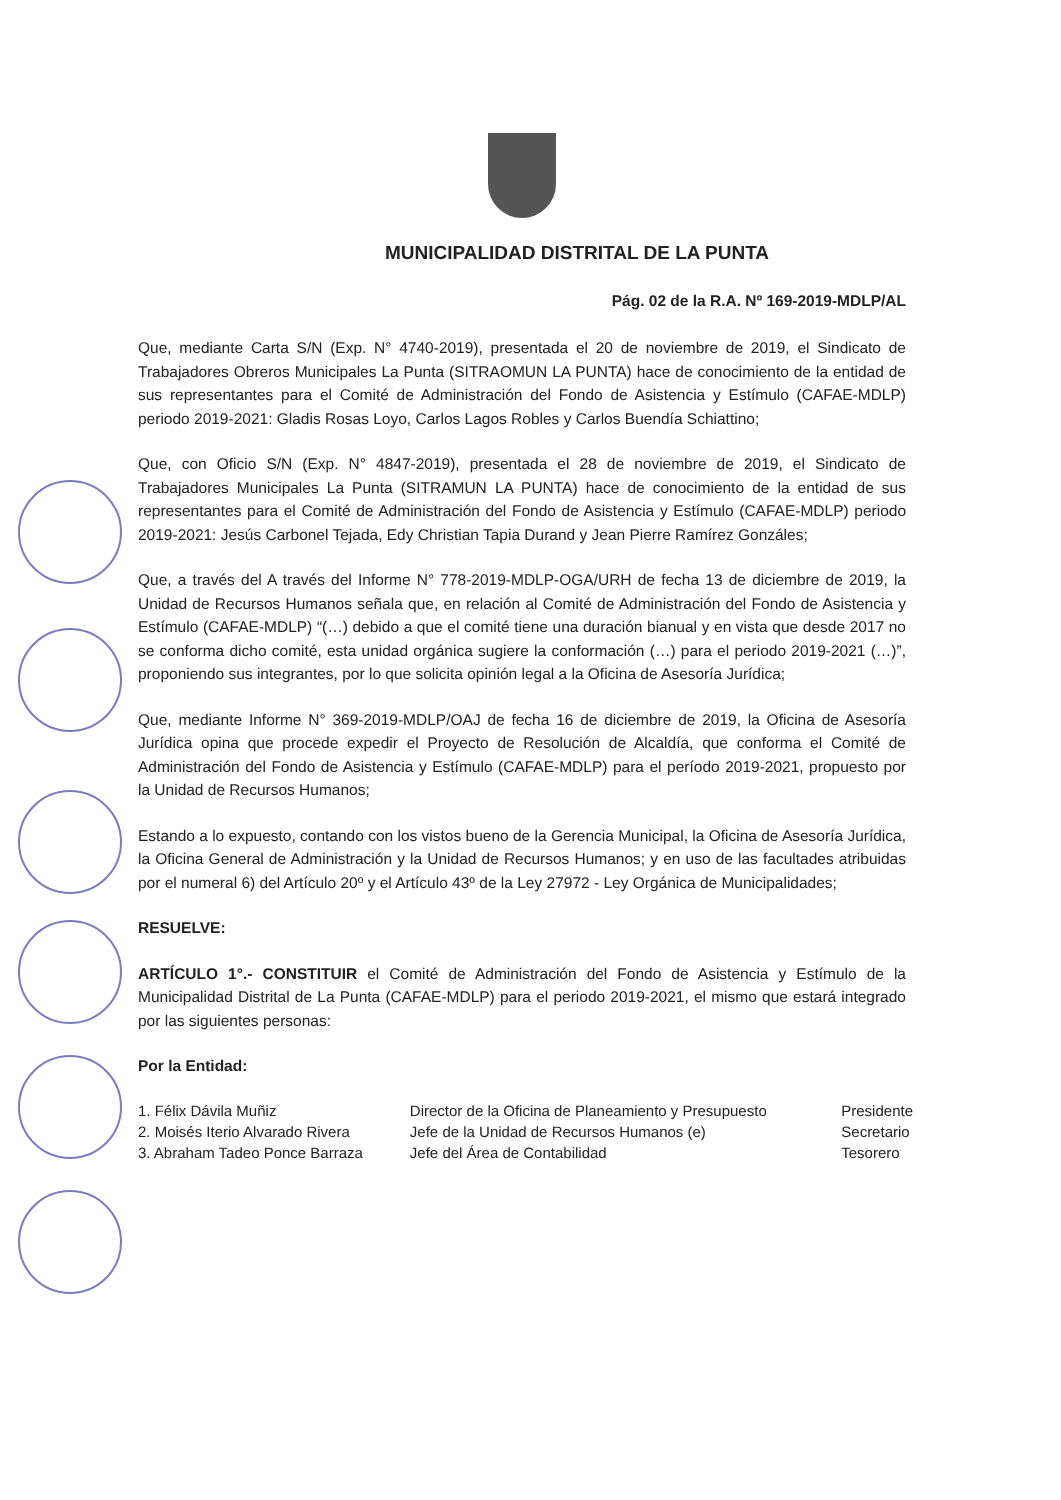MUNICIPALIDAD DISTRITAL DE LA PUNTA
Pág. 02 de la R.A. Nº 169-2019-MDLP/AL
Que, mediante Carta S/N (Exp. N° 4740-2019), presentada el 20 de noviembre de 2019, el Sindicato de Trabajadores Obreros Municipales La Punta (SITRAOMUN LA PUNTA) hace de conocimiento de la entidad de sus representantes para el Comité de Administración del Fondo de Asistencia y Estímulo (CAFAE-MDLP) periodo 2019-2021: Gladis Rosas Loyo, Carlos Lagos Robles y Carlos Buendía Schiattino;
Que, con Oficio S/N (Exp. N° 4847-2019), presentada el 28 de noviembre de 2019, el Sindicato de Trabajadores Municipales La Punta (SITRAMUN LA PUNTA) hace de conocimiento de la entidad de sus representantes para el Comité de Administración del Fondo de Asistencia y Estímulo (CAFAE-MDLP) periodo 2019-2021: Jesús Carbonel Tejada, Edy Christian Tapia Durand y Jean Pierre Ramírez Gonzáles;
Que, a través del A través del Informe N° 778-2019-MDLP-OGA/URH de fecha 13 de diciembre de 2019, la Unidad de Recursos Humanos señala que, en relación al Comité de Administración del Fondo de Asistencia y Estímulo (CAFAE-MDLP) “(…) debido a que el comité tiene una duración bianual y en vista que desde 2017 no se conforma dicho comité, esta unidad orgánica sugiere la conformación (…) para el periodo 2019-2021 (…)”, proponiendo sus integrantes, por lo que solicita opinión legal a la Oficina de Asesoría Jurídica;
Que, mediante Informe N° 369-2019-MDLP/OAJ de fecha 16 de diciembre de 2019, la Oficina de Asesoría Jurídica opina que procede expedir el Proyecto de Resolución de Alcaldía, que conforma el Comité de Administración del Fondo de Asistencia y Estímulo (CAFAE-MDLP) para el período 2019-2021, propuesto por la Unidad de Recursos Humanos;
Estando a lo expuesto, contando con los vistos bueno de la Gerencia Municipal, la Oficina de Asesoría Jurídica, la Oficina General de Administración y la Unidad de Recursos Humanos; y en uso de las facultades atribuidas por el numeral 6) del Artículo 20º y el Artículo 43º de la Ley 27972 - Ley Orgánica de Municipalidades;
RESUELVE:
ARTÍCULO 1°.- CONSTITUIR el Comité de Administración del Fondo de Asistencia y Estímulo de la Municipalidad Distrital de La Punta (CAFAE-MDLP) para el periodo 2019-2021, el mismo que estará integrado por las siguientes personas:
Por la Entidad:
| 1. Félix Dávila Muñiz | Director de la Oficina de Planeamiento y Presupuesto | Presidente |
| 2. Moisés Iterio Alvarado Rivera | Jefe de la Unidad de Recursos Humanos (e) | Secretario |
| 3. Abraham Tadeo Ponce Barraza | Jefe del Área de Contabilidad | Tesorero |